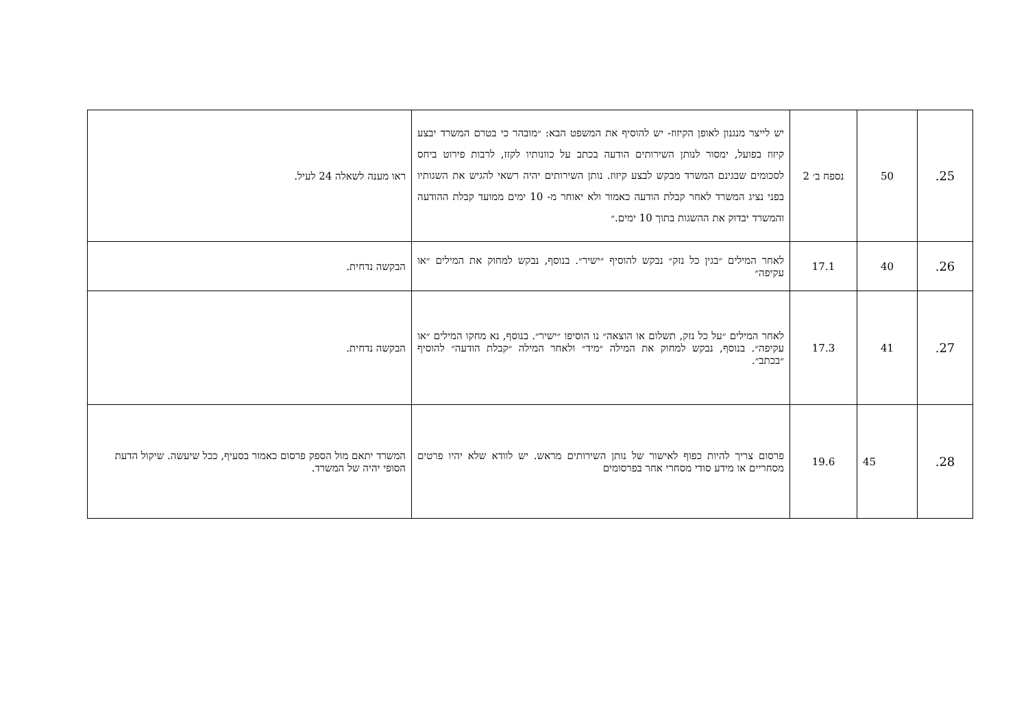| 25. | 50 | נספח ב׳ 2 | יש לייצר מנגנון לאופן הקיזוז- יש להוסיף את המשפט הבא: ״מובהר כי בטרם המשרד יבצע קיזוז בפועל, ימסור לנותן השירותים הודעה בכתב על כוונותיו לקזז, לרבות פירוט ביחס לסכומים שבגינם המשרד מבקש לבצע קיזוז. נותן השירותים יהיה רשאי להגיש את השגותיו בפני נציג המשרד לאחר קבלת הודעה כאמור ולא יאוחר מ- 10 ימים ממועד קבלת ההודעה והמשרד יבדוק את ההשגות בתוך 10 ימים.״ | ראו מענה לשאלה 24 לעיל. |
| 26. | 40 | 17.1 | לאחר המילים ״בגין כל נזק״ נבקש להוסיף ״ישיר״. בנוסף, נבקש למחוק את המילים ״או עקיפה״ | הבקשה נדחית. |
| 27. | 41 | 17.3 | לאחר המילים ״על כל נזק, תשלום או הוצאה״ נו הוסיפו ״ישיר״. בנוסף, נא מחקו המילים ״או עקיפה״. בנוסף, נבקש למחוק את המילה ״מיד״ ולאחר המילה ״קבלת הודעה״ להוסיף ״בכתב״. | הבקשה נדחית. |
| 28. | 45 | 19.6 | פרסום צריך להיות כפוף לאישור של נותן השירותים מראש. יש לוודא שלא יהיו פרטים מסחריים או מידע סודי מסחרי אחר בפרסומים | המשרד יתאם מול הספק פרסום כאמור בסעיף, ככל שיעשה. שיקול הדעת הסופי יהיה של המשרד. |